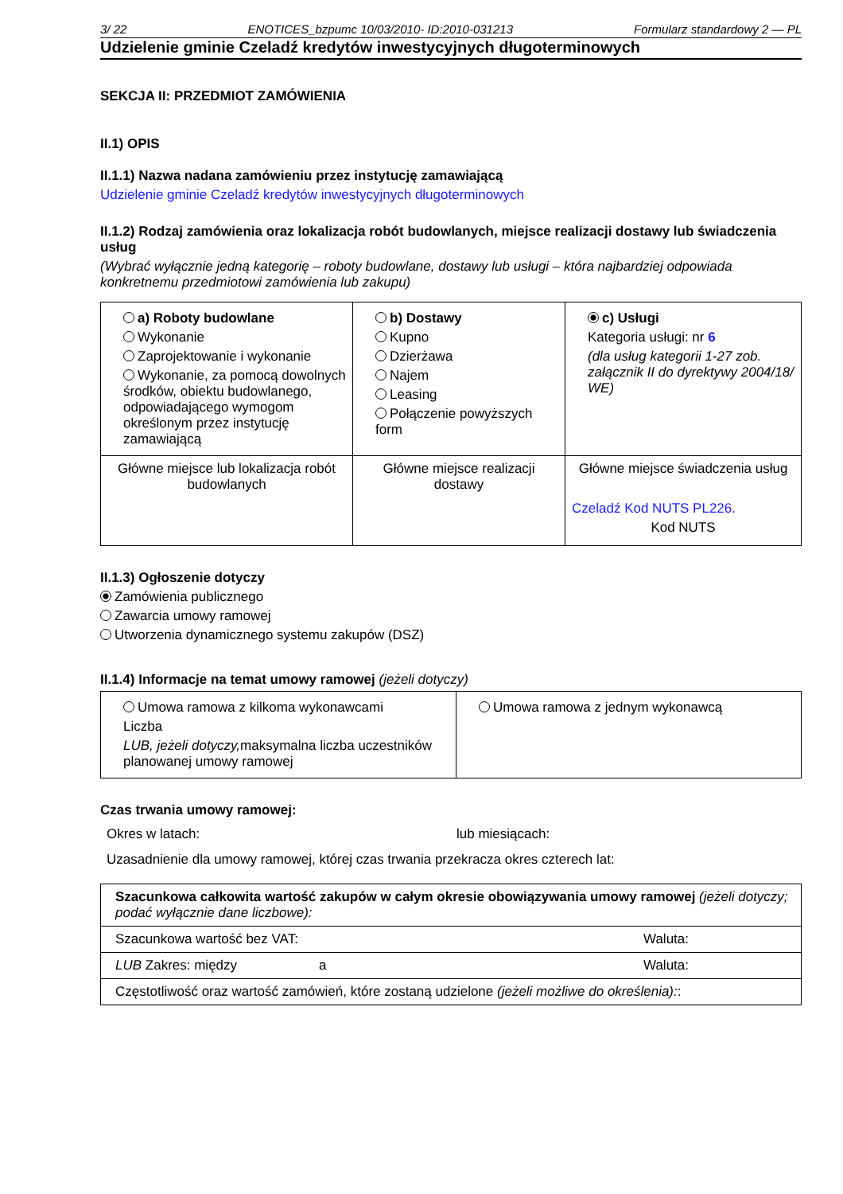3/ 22 ENOTICES_bzpumc 10/03/2010- ID:2010-031213 Formularz standardowy 2 — PL
Udzielenie gminie Czeladź kredytów inwestycyjnych długoterminowych
SEKCJA II: PRZEDMIOT ZAMÓWIENIA
II.1) OPIS
II.1.1) Nazwa nadana zamówieniu przez instytucję zamawiającą
Udzielenie gminie Czeladź kredytów inwestycyjnych długoterminowych
II.1.2) Rodzaj zamówienia oraz lokalizacja robót budowlanych, miejsce realizacji dostawy lub świadczenia usług
(Wybrać wyłącznie jedną kategorię – roboty budowlane, dostawy lub usługi – która najbardziej odpowiada konkretnemu przedmiotowi zamówienia lub zakupu)
| a) Roboty budowlane Wykonanie Zaprojektowanie i wykonanie Wykonanie, za pomocą dowolnych środków, obiektu budowlanego, odpowiadającego wymogom określonym przez instytucję zamawiającą | b) Dostawy Kupno Dzierżawa Najem Leasing Połączenie powyższych form | c) Usługi Kategoria usługi: nr 6 (dla usług kategorii 1-27 zob. załącznik II do dyrektywy 2004/18/ WE) |
| Główne miejsce lub lokalizacja robót budowlanych | Główne miejsce realizacji dostawy | Główne miejsce świadczenia usług Czeladź Kod NUTS PL226. Kod NUTS |
II.1.3) Ogłoszenie dotyczy
Zamówienia publicznego
Zawarcia umowy ramowej
Utworzenia dynamicznego systemu zakupów (DSZ)
II.1.4) Informacje na temat umowy ramowej (jeżeli dotyczy)
| Umowa ramowa z kilkoma wykonawcami Liczba LUB, jeżeli dotyczy, maksymalna liczba uczestników planowanej umowy ramowej | Umowa ramowa z jednym wykonawcą |
Czas trwania umowy ramowej:
Okres w latach: lub miesiącach:
Uzasadnienie dla umowy ramowej, której czas trwania przekracza okres czterech lat:
| Szacunkowa całkowita wartość zakupów w całym okresie obowiązywania umowy ramowej (jeżeli dotyczy; podać wyłącznie dane liczbowe): | | |
| Szacunkowa wartość bez VAT: | | Waluta: |
| LUB Zakres: między | a | Waluta: |
| Częstotliwość oraz wartość zamówień, które zostaną udzielone (jeżeli możliwe do określenia): : | | |